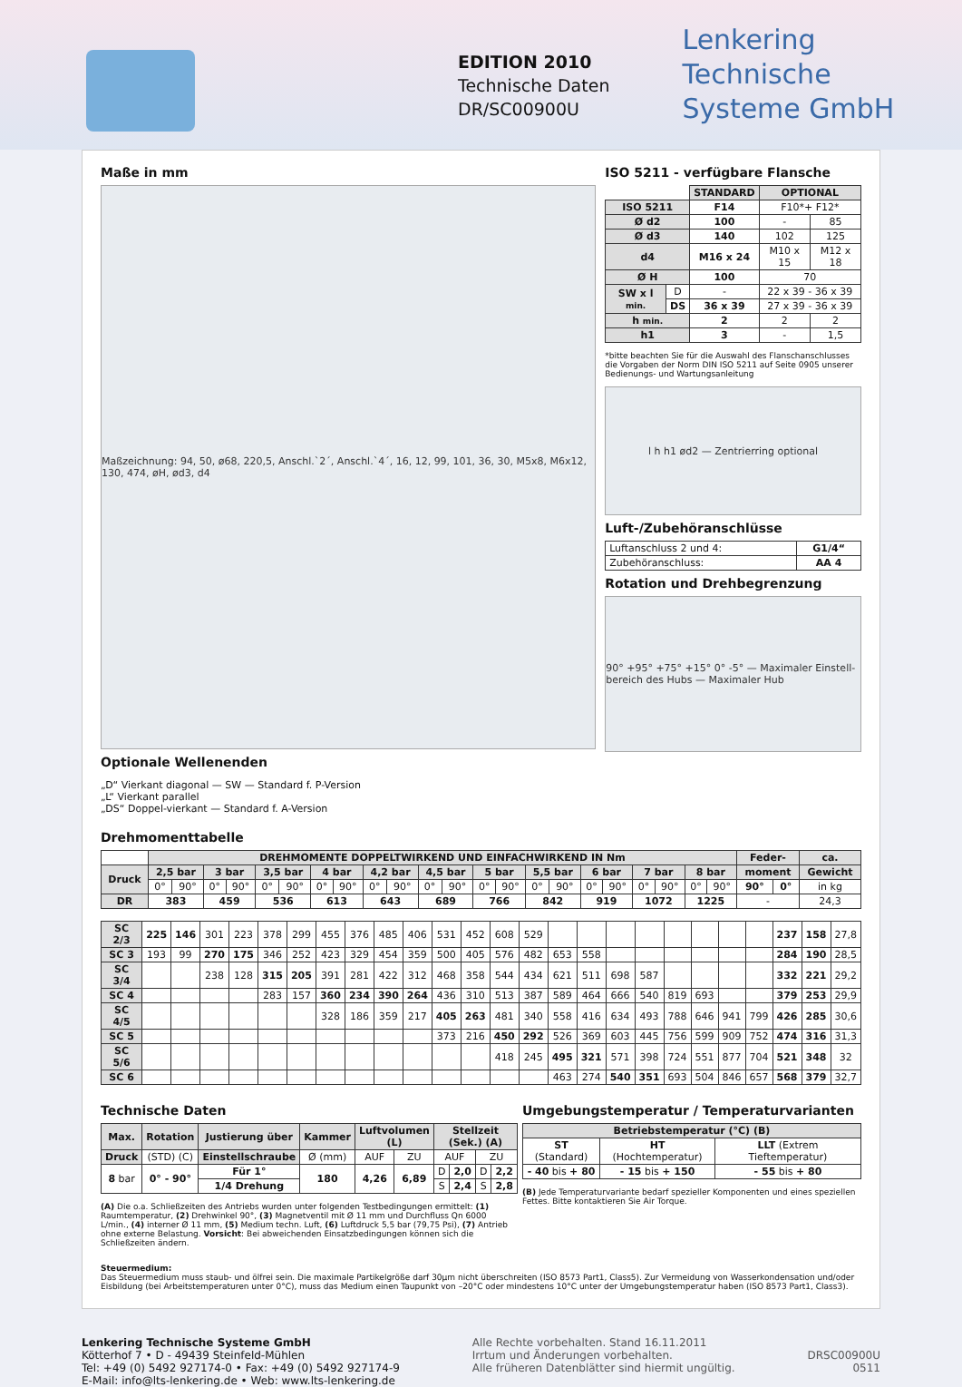EDITION 2010
Technische Daten
DR/SC00900U
Lenkering
Technische
Systeme GmbH
Maße in mm
Maßzeichnung: 94, 50, ø68, 220,5, Anschl.`2´, Anschl.`4´, 16, 12, 99, 101, 36, 30, M5x8, M6x12, 130, 474, øH, ød3, d4
Optionale Wellenenden
„D“ Vierkant diagonal — SW — Standard f. P-Version
„L“ Vierkant parallel
„DS“ Doppel-vierkant — Standard f. A-Version
ISO 5211 - verfügbare Flansche
| | | STANDARD | OPTIONAL | |
| ISO 5211 | | F14 | F10*+ F12* | |
| Ø d2 | | 100 | - | 85 |
| Ø d3 | | 140 | 102 | 125 |
| d4 | | M16 x 24 | M10 x 15 | M12 x 18 |
| Ø H | | 100 | 70 | |
| SW x l min. | D | - | 22 x 39 - 36 x 39 | |
| | DS | 36 x 39 | 27 x 39 - 36 x 39 | |
| h min. | | 2 | 2 | 2 |
| h1 | | 3 | - | 1,5 |
*bitte beachten Sie für die Auswahl des Flanschanschlusses die Vorgaben der Norm DIN ISO 5211 auf Seite 0905 unserer Bedienungs- und Wartungsanleitung
l h h1 ød2 — Zentrierring optional
Luft-/Zubehöranschlüsse
| Luftanschluss 2 und 4: | G1/4“ |
| Zubehöranschluss: | AA 4 |
Rotation und Drehbegrenzung
90° +95° +75° +15° 0° -5° — Maximaler Einstell-bereich des Hubs — Maximaler Hub
Drehmomenttabelle
| | DREHMOMENTE DOPPELTWIRKEND UND EINFACHWIRKEND IN Nm | | | | | | | | | | | | | | | | | | | | | | Feder- | | ca. |
| Druck | 2,5 bar | | 3 bar | | 3,5 bar | | 4 bar | | 4,2 bar | | 4,5 bar | | 5 bar | | 5,5 bar | | 6 bar | | 7 bar | | 8 bar | | moment | | Gewicht |
| | 0° | 90° | 0° | 90° | 0° | 90° | 0° | 90° | 0° | 90° | 0° | 90° | 0° | 90° | 0° | 90° | 0° | 90° | 0° | 90° | 0° | 90° | 90° | 0° | in kg |
| DR | 383 | | 459 | | 536 | | 613 | | 643 | | 689 | | 766 | | 842 | | 919 | | 1072 | | 1225 | | - | | 24,3 |
| SC 2/3 | 225 | 146 | 301 | 223 | 378 | 299 | 455 | 376 | 485 | 406 | 531 | 452 | 608 | 529 | | | | | | | | | 237 | 158 | 27,8 |
| SC 3 | 193 | 99 | 270 | 175 | 346 | 252 | 423 | 329 | 454 | 359 | 500 | 405 | 576 | 482 | 653 | 558 | | | | | | | 284 | 190 | 28,5 |
| SC 3/4 | | | 238 | 128 | 315 | 205 | 391 | 281 | 422 | 312 | 468 | 358 | 544 | 434 | 621 | 511 | 698 | 587 | | | | | 332 | 221 | 29,2 |
| SC 4 | | | | | 283 | 157 | 360 | 234 | 390 | 264 | 436 | 310 | 513 | 387 | 589 | 464 | 666 | 540 | 819 | 693 | | | 379 | 253 | 29,9 |
| SC 4/5 | | | | | | | 328 | 186 | 359 | 217 | 405 | 263 | 481 | 340 | 558 | 416 | 634 | 493 | 788 | 646 | 941 | 799 | 426 | 285 | 30,6 |
| SC 5 | | | | | | | | | | | 373 | 216 | 450 | 292 | 526 | 369 | 603 | 445 | 756 | 599 | 909 | 752 | 474 | 316 | 31,3 |
| SC 5/6 | | | | | | | | | | | | | 418 | 245 | 495 | 321 | 571 | 398 | 724 | 551 | 877 | 704 | 521 | 348 | 32 |
| SC 6 | | | | | | | | | | | | | | | 463 | 274 | 540 | 351 | 693 | 504 | 846 | 657 | 568 | 379 | 32,7 |
Technische Daten
| Max. | Rotation | Justierung über | Kammer | Luftvolumen (L) | | Stellzeit (Sek.) (A) | | | |
| --- | --- | --- | --- | --- | --- | --- | --- | --- | --- |
| Druck | (STD) (C) | Einstellschraube | Ø (mm) | AUF | ZU | AUF | | ZU | |
| 8 bar | 0° - 90° | Für 1° | 180 | 4,26 | 6,89 | D | 2,0 | D | 2,2 |
| | | 1/4 Drehung | | | | S | 2,4 | S | 2,8 |
(A) Die o.a. Schließzeiten des Antriebs wurden unter folgenden Testbedingungen ermittelt: (1) Raumtemperatur, (2) Drehwinkel 90°, (3) Magnetventil mit Ø 11 mm und Durchfluss Qn 6000 L/min., (4) interner Ø 11 mm, (5) Medium techn. Luft, (6) Luftdruck 5,5 bar (79,75 Psi), (7) Antrieb ohne externe Belastung. Vorsicht: Bei abweichenden Einsatzbedingungen können sich die Schließzeiten ändern.
Umgebungstemperatur / Temperaturvarianten
| Betriebstemperatur (°C) (B) | | |
| --- | --- | --- |
| ST (Standard) | HT (Hochtemperatur) | LLT (Extrem Tieftemperatur) |
| - 40 bis + 80 | - 15 bis + 150 | - 55 bis + 80 |
(B) Jede Temperaturvariante bedarf spezieller Komponenten und eines speziellen Fettes. Bitte kontaktieren Sie Air Torque.
Steuermedium:
Das Steuermedium muss staub- und ölfrei sein. Die maximale Partikelgröße darf 30µm nicht überschreiten (ISO 8573 Part1, Class5). Zur Vermeidung von Wasserkondensation und/oder Eisbildung (bei Arbeitstemperaturen unter 0°C), muss das Medium einen Taupunkt von –20°C oder mindestens 10°C unter der Umgebungstemperatur haben (ISO 8573 Part1, Class3).
Lenkering Technische Systeme GmbH
Kötterhof 7 • D - 49439 Steinfeld-Mühlen
Tel: +49 (0) 5492 927174-0 • Fax: +49 (0) 5492 927174-9
E-Mail: info@lts-lenkering.de • Web: www.lts-lenkering.de
Alle Rechte vorbehalten. Stand 16.11.2011
Irrtum und Änderungen vorbehalten.
Alle früheren Datenblätter sind hiermit ungültig.
DRSC00900U
0511